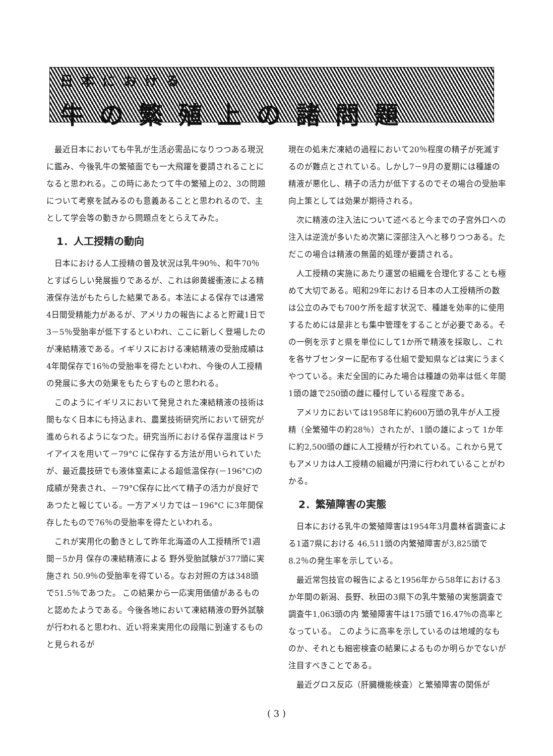日本における
牛の繁殖上の諸問題
最近日本においても牛乳が生活必需品になりつつある現況に鑑み、今後乳牛の繁殖面でも一大飛躍を要請されることになると思われる。この時にあたつて牛の繁殖上の2、3の問題について考察を試みるのも意義あることと思われるので、主として学会等の動きから問題点をとらえてみた。
1．人工授精の動向
日本における人工授精の普及状況は乳牛90％、和牛70％とすばらしい発展振りであるが、これは卵黄緩衝液による精液保存法がもたらした結果である。本法による保存では通常4日間受精能力があるが、アメリカの報告によると貯蔵1日で3－5％受胎率が低下するといわれ、ここに新しく登場したのが凍結精液である。イギリスにおける凍結精液の受胎成績は4年間保存で16％の受胎率を得たといわれ、今後の人工授精の発展に多大の効果をもたらすものと思われる。
このようにイギリスにおいて発見された凍結精液の技術は間もなく日本にも持込まれ、農業技術研究所において研究が進められるようになつた。研究当所における保存温度はドライアイスを用いて－79°C に保存する方法が用いられていたが、最近農技研でも液体窒素による超低温保存(－196°C)の成績が発表され、－79°C保存に比べて精子の活力が良好であつたと報じている。一方アメリカでは－196°C に3年間保存したもので76％の受胎率を得たといわれる。
これが実用化の動きとして昨年北海道の人工授精所で1週間－5か月 保存の凍結精液による 野外受胎試験が377頭に実施され 50.9％の受胎率を得ている。なお対照の方は348頭で51.5％であつた。 この結果から一応実用価値があるものと認めたようである。今後各地において凍結精液の野外試験が行われると思われ、近い将来実用化の段階に到達するものと見られるが
現在の処未だ凍結の過程において20％程度の精子が死滅するのが難点とされている。しかし7－9月の夏期には種雄の精液が悪化し、精子の活力が低下するのでその場合の受胎率向上策としては効果が期待される。
次に精液の注入法について述べると今までの子宮外口への注入は逆流が多いため次第に深部注入へと移りつつある。ただこの場合は精液の無菌的処理が要請される。
人工授精の実施にあたり運営の組織を合理化することも極めて大切である。昭和29年における日本の人工授精所の数は公立のみでも700ケ所を超す状況で、種雄を効率的に使用するためには是非とも集中管理をすることが必要である。その一例を示すと県を単位にして1か所で精液を採取し、これを各サブセンターに配布する仕組で愛知県などは実にうまくやつている。未だ全国的にみた場合は種雄の効率は低く年間1頭の雄で250頭の雌に種付している程度である。
アメリカにおいては1958年に約600万頭の乳牛が人工授精（全繁殖牛の約28％）されたが、1頭の雄によって 1か年に約2,500頭の雌に人工授精が行われている。これから見てもアメリカは人工授精の組織が円滑に行われていることがわかる。
2．繁殖障害の実態
日本における乳牛の繁殖障害は1954年3月農林省調査による1道7県における 46,511頭の内繁殖障害が3,825頭で8.2％の発生率を示している。
最近常包技官の報告によると1956年から58年における3か年間の新潟、長野、秋田の3県下の乳牛繁殖の実態調査で調査牛1,063頭の内 繁殖障害牛は175頭で16.47％の高率となっている。 このように高率を示しているのは地域的なものか、それとも細密検査の結果によるものか明らかでないが注目すべきことである。
最近グロス反応（肝臓機能検査）と繁殖障害の関係が
( 3 )